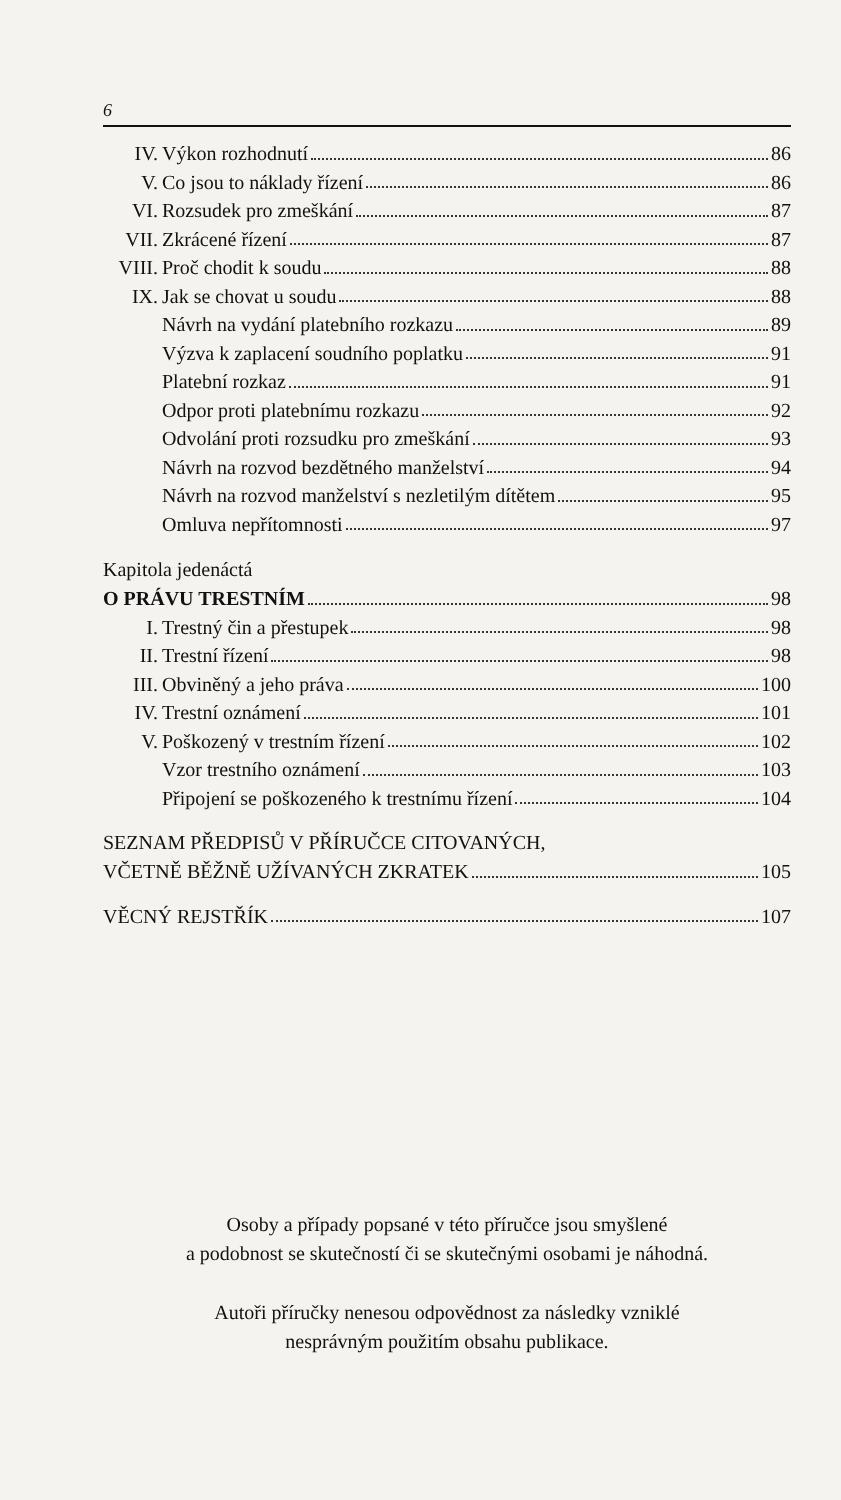6
IV. Výkon rozhodnutí 86
V. Co jsou to náklady řízení 86
VI. Rozsudek pro zmeškání 87
VII. Zkrácené řízení 87
VIII. Proč chodit k soudu 88
IX. Jak se chovat u soudu 88
Návrh na vydání platebního rozkazu 89
Výzva k zaplacení soudního poplatku 91
Platební rozkaz 91
Odpor proti platebnímu rozkazu 92
Odvolání proti rozsudku pro zmeškání 93
Návrh na rozvod bezdětného manželství 94
Návrh na rozvod manželství s nezletilým dítětem 95
Omluva nepřítomnosti 97
Kapitola jedenáctá
O PRÁVU TRESTNÍM 98
I. Trestný čin a přestupek 98
II. Trestní řízení 98
III. Obviněný a jeho práva 100
IV. Trestní oznámení 101
V. Poškozený v trestním řízení 102
Vzor trestního oznámení 103
Připojení se poškozeného k trestnímu řízení 104
SEZNAM PŘEDPISŮ V PŘÍRUČCE CITOVANÝCH,
VČETNĚ BĚŽNĚ UŽÍVANÝCH ZKRATEK 105
VĚCNÝ REJSTŘÍK 107
Osoby a případy popsané v této příručce jsou smyšlené
a podobnost se skutečností či se skutečnými osobami je náhodná.
Autoři příručky nenesou odpovědnost za následky vzniklé
nesprávným použitím obsahu publikace.